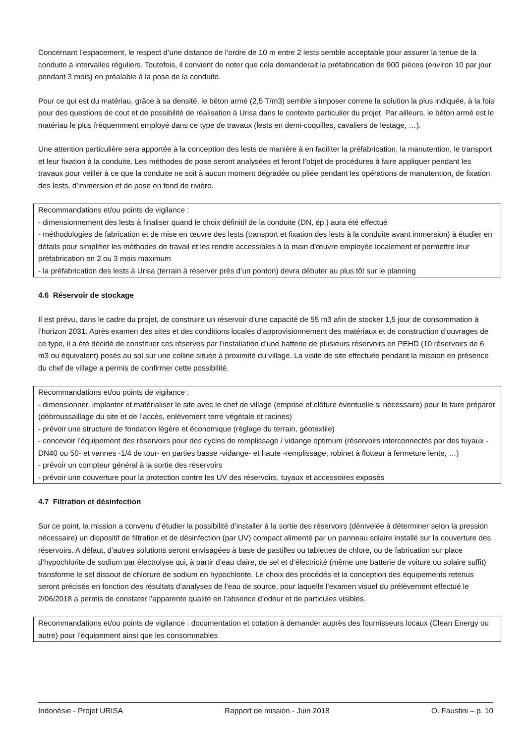Concernant l’espacement, le respect d’une distance de l’ordre de 10 m entre 2 lests semble acceptable pour assurer la tenue de la conduite à intervalles réguliers. Toutefois, il convient de noter que cela demanderait la préfabrication de 900 pièces (environ 10 par jour pendant 3 mois) en préalable à la pose de la conduite.
Pour ce qui est du matériau, grâce à sa densité, le béton armé (2,5 T/m3) semble s’imposer comme la solution la plus indiquée, à la fois pour des questions de cout et de possibilité de réalisation à Urisa dans le contexte particulier du projet. Par ailleurs, le béton armé est le matériau le plus fréquemment employé dans ce type de travaux (lests en demi-coquilles, cavaliers de lestage, …).
Une attention particulière sera apportée à la conception des lests de manière à en faciliter la préfabrication, la manutention, le transport et leur fixation à la conduite. Les méthodes de pose seront analysées et feront l’objet de procédures à faire appliquer pendant les travaux pour veiller à ce que la conduite ne soit à aucun moment dégradée ou pliée pendant les opérations de manutention, de fixation des lests, d’immersion et de pose en fond de rivière.
Recommandations et/ou points de vigilance :
- dimensionnement des lests à finaliser quand le choix définitif de la conduite (DN, ép.) aura été effectué
- méthodologies de fabrication et de mise en œuvre des lests (transport et fixation des lests à la conduite avant immersion) à étudier en détails pour simplifier les méthodes de travail et les rendre accessibles à la main d’œuvre employée localement et permettre leur préfabrication en 2 ou 3 mois maximum
- la préfabrication des lests à Urisa (terrain à réserver près d’un ponton) devra débuter au plus tôt sur le planning
4.6 Réservoir de stockage
Il est prévu, dans le cadre du projet, de construire un réservoir d’une capacité de 55 m3 afin de stocker 1,5 jour de consommation à l’horizon 2031. Après examen des sites et des conditions locales d’approvisionnement des matériaux et de construction d’ouvrages de ce type, il a été décidé de constituer ces réserves par l’installation d’une batterie de plusieurs réservoirs en PEHD (10 réservoirs de 6 m3 ou équivalent) posés au sol sur une colline située à proximité du village. La visite de site effectuée pendant la mission en présence du chef de village a permis de confirmer cette possibilité.
Recommandations et/ou points de vigilance :
- dimensionner, implanter et matérialiser le site avec le chef de village (emprise et clôture éventuelle si nécessaire) pour le faire préparer (débroussaillage du site et de l’accès, enlèvement terre végétale et racines)
- prévoir une structure de fondation légère et économique (réglage du terrain, géotextile)
- concevoir l’équipement des réservoirs pour des cycles de remplissage / vidange optimum (réservoirs interconnectés par des tuyaux -DN40 ou 50- et vannes -1/4 de tour- en parties basse -vidange- et haute -remplissage, robinet à flotteur à fermeture lente, …)
- prévoir un compteur général à la sortie des réservoirs
- prévoir une couverture pour la protection contre les UV des réservoirs, tuyaux et accessoires exposés
4.7 Filtration et désinfection
Sur ce point, la mission a convenu d’étudier la possibilité d’installer à la sortie des réservoirs (dénivelée à déterminer selon la pression nécessaire) un dispositif de filtration et de désinfection (par UV) compact alimenté par un panneau solaire installé sur la couverture des réservoirs. A défaut, d’autres solutions seront envisagées à base de pastilles ou tablettes de chlore, ou de fabrication sur place d’hypochlorite de sodium par électrolyse qui, à partir d’eau claire, de sel et d’électricité (même une batterie de voiture ou solaire suffit) transforme le sel dissout de chlorure de sodium en hypochlorite. Le choix des procédés et la conception des équipements retenus seront précisés en fonction des résultats d’analyses de l’eau de source, pour laquelle l’examen visuel du prélèvement effectué le 2/06/2018 a permis de constater l’apparente qualité en l’absence d’odeur et de particules visibles.
Recommandations et/ou points de vigilance : documentation et cotation à demander auprès des fournisseurs locaux (Clean Energy ou autre) pour l’équipement ainsi que les consommables
Indonésie - Projet URISA Rapport de mission - Juin 2018 O. Faustini – p. 10